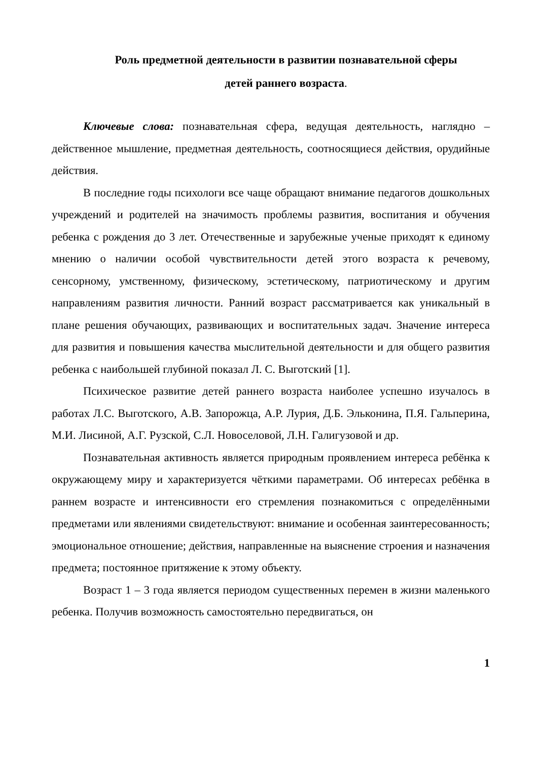Роль предметной деятельности в развитии познавательной сферы
детей раннего возраста.
Ключевые слова: познавательная сфера, ведущая деятельность, наглядно – действенное мышление, предметная деятельность, соотносящиеся действия, орудийные действия.
В последние годы психологи все чаще обращают внимание педагогов дошкольных учреждений и родителей на значимость проблемы развития, воспитания и обучения ребенка с рождения до 3 лет. Отечественные и зарубежные ученые приходят к единому мнению о наличии особой чувствительности детей этого возраста к речевому, сенсорному, умственному, физическому, эстетическому, патриотическому и другим направлениям развития личности. Ранний возраст рассматривается как уникальный в плане решения обучающих, развивающих и воспитательных задач. Значение интереса для развития и повышения качества мыслительной деятельности и для общего развития ребенка с наибольшей глубиной показал Л. С. Выготский [1].
Психическое развитие детей раннего возраста наиболее успешно изучалось в работах Л.С. Выготского, А.В. Запорожца, А.Р. Лурия, Д.Б. Эльконина, П.Я. Гальперина, М.И. Лисиной, А.Г. Рузской, С.Л. Новоселовой, Л.Н. Галигузовой и др.
Познавательная активность является природным проявлением интереса ребёнка к окружающему миру и характеризуется чёткими параметрами. Об интересах ребёнка в раннем возрасте и интенсивности его стремления познакомиться с определёнными предметами или явлениями свидетельствуют: внимание и особенная заинтересованность; эмоциональное отношение; действия, направленные на выяснение строения и назначения предмета; постоянное притяжение к этому объекту.
Возраст 1 – 3 года является периодом существенных перемен в жизни маленького ребенка. Получив возможность самостоятельно передвигаться, он
1